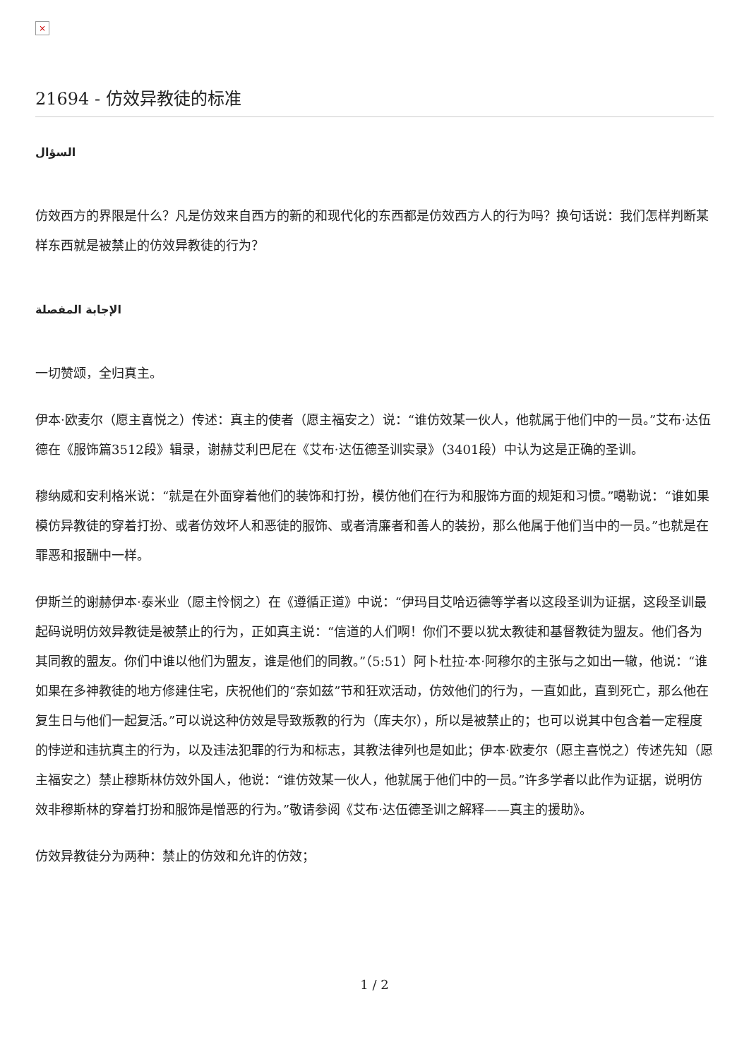×
21694 - 仿效异教徒的标准
السؤال
仿效西方的界限是什么？凡是仿效来自西方的新的和现代化的东西都是仿效西方人的行为吗？换句话说：我们怎样判断某样东西就是被禁止的仿效异教徒的行为？
الإجابة المفصلة
一切赞颂，全归真主。
伊本·欧麦尔（愿主喜悦之）传述：真主的使者（愿主福安之）说：“谁仿效某一伙人，他就属于他们中的一员。”艾布·达伍德在《服饰篇3512段》辑录，谢赫艾利巴尼在《艾布·达伍德圣训实录》（3401段）中认为这是正确的圣训。
穆纳威和安利格米说：“就是在外面穿着他们的装饰和打扮，模仿他们在行为和服饰方面的规矩和习惯。”噶勒说：“谁如果模仿异教徒的穿着打扮、或者仿效坏人和恶徒的服饰、或者清廉者和善人的装扮，那么他属于他们当中的一员。”也就是在罪恶和报酬中一样。
伊斯兰的谢赫伊本·泰米业（愿主怜悯之）在《遵循正道》中说：“伊玛目艾哈迈德等学者以这段圣训为证据，这段圣训最起码说明仿效异教徒是被禁止的行为，正如真主说：“信道的人们啊！你们不要以犹太教徒和基督教徒为盟友。他们各为其同教的盟友。你们中谁以他们为盟友，谁是他们的同教。”（5:51）阿卜杜拉·本·阿穆尔的主张与之如出一辙，他说：“谁如果在多神教徒的地方修建住宅，庆祝他们的“奈如兹”节和狂欢活动，仿效他们的行为，一直如此，直到死亡，那么他在复生日与他们一起复活。”可以说这种仿效是导致叛教的行为（库夫尔），所以是被禁止的；也可以说其中包含着一定程度的悖逆和违抗真主的行为，以及违法犯罪的行为和标志，其教法律列也是如此；伊本·欧麦尔（愿主喜悦之）传述先知（愿主福安之）禁止穆斯林仿效外国人，他说：“谁仿效某一伙人，他就属于他们中的一员。”许多学者以此作为证据，说明仿效非穆斯林的穿着打扮和服饰是憎恶的行为。”敬请参阅《艾布·达伍德圣训之解释——真主的援助》。
仿效异教徒分为两种：禁止的仿效和允许的仿效；
1 / 2